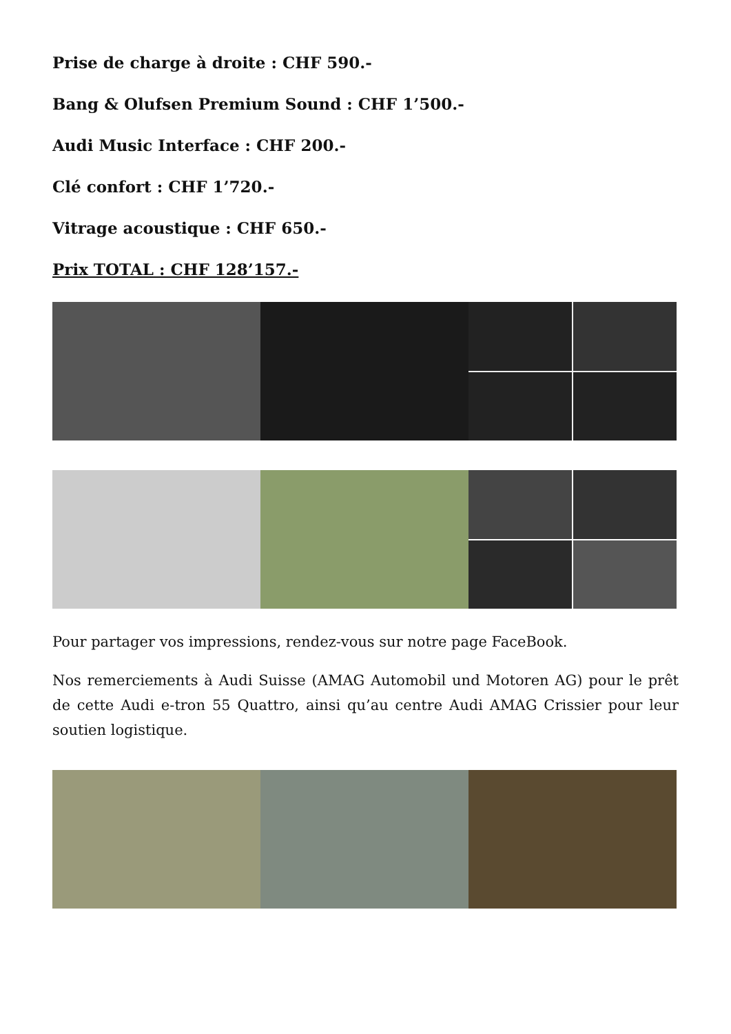Prise de charge à droite : CHF 590.-
Bang & Olufsen Premium Sound : CHF 1’500.-
Audi Music Interface : CHF 200.-
Clé confort : CHF 1’720.-
Vitrage acoustique : CHF 650.-
Prix TOTAL : CHF 128’157.-
Pour partager vos impressions, rendez-vous sur notre page FaceBook.
Nos remerciements à Audi Suisse (AMAG Automobil und Motoren AG) pour le prêt de cette Audi e-tron 55 Quattro, ainsi qu’au centre Audi AMAG Crissier pour leur soutien logistique.